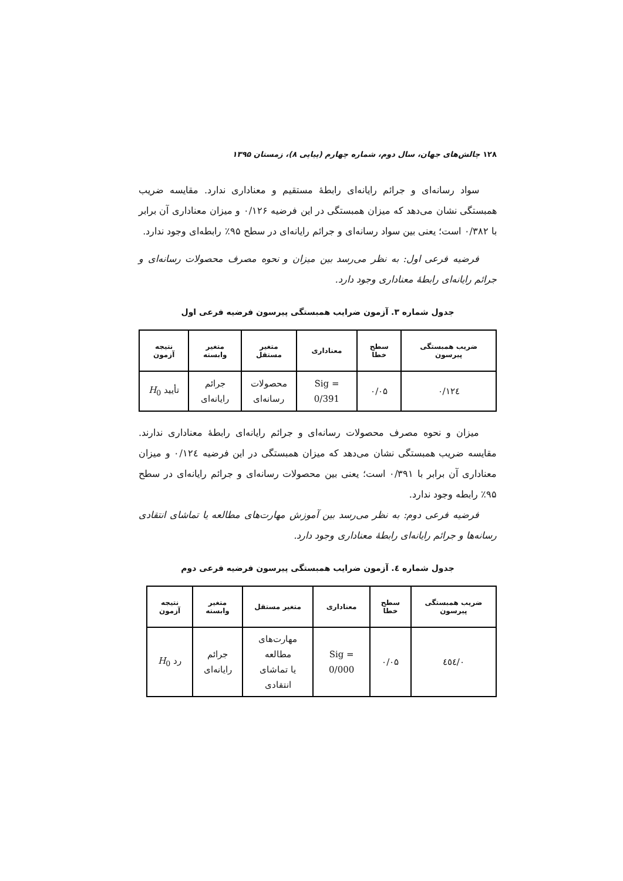۱۲۸ چالش‌های جهان، سال دوم، شماره چهارم (پیاپی ۸)، زمستان ۱۳۹۵
سواد رسانه‌ای و جرائم رایانه‌ای رابطۀ مستقیم و معناداری ندارد. مقایسه ضریب همبستگی نشان می‌دهد که میزان همبستگی در این فرضیه ۰/۱۲۶ و میزان معناداری آن برابر با ۰/۳۸۲ است؛ یعنی بین سواد رسانه‌ای و جرائم رایانه‌ای در سطح ۹۵٪ رابطه‌ای وجود ندارد.
فرضیه فرعی اول: به نظر می‌رسد بین میزان و نحوه مصرف محصولات رسانه‌ای و جرائم رایانه‌ای رابطۀ معناداری وجود دارد.
جدول شماره ۳. آزمون ضرایب همبستگی پیرسون فرضیه فرعی اول
| ضریب همبستگی پیرسون | سطح خطا | معناداری | متغیر مستقل | متغیر وابسته | نتیجه آزمون |
| --- | --- | --- | --- | --- | --- |
| ۰/۱۲٤ | ۰/۰۵ | Sig = 0/391 | محصولات رسانه‌ای | جرائم رایانه‌ای | تأیید H<sub>0</sub> |
میزان و نحوه مصرف محصولات رسانه‌ای و جرائم رایانه‌ای رابطۀ معناداری ندارند. مقایسه ضریب همبستگی نشان می‌دهد که میزان همبستگی در این فرضیه ۰/۱۲٤ و میزان معناداری آن برابر با ۰/۳۹۱ است؛ یعنی بین محصولات رسانه‌ای و جرائم رایانه‌ای در سطح ۹۵٪ رابطه وجود ندارد.
فرضیه فرعی دوم: به نظر می‌رسد بین آموزش مهارت‌های مطالعه یا تماشای انتقادی رسانه‌ها و جرائم رایانه‌ای رابطۀ معناداری وجود دارد.
جدول شماره ٤. آزمون ضرایب همبستگی پیرسون فرضیه فرعی دوم
| ضریب همبستگی پیرسون | سطح خطا | معناداری | متغیر مستقل | متغیر وابسته | نتیجه آزمون |
| --- | --- | --- | --- | --- | --- |
| ۰/٤٥٤ | ۰/۰۵ | Sig = 0/000 | مهارت‌های مطالعه یا تماشای انتقادی | جرائم رایانه‌ای | رد H<sub>0</sub> |